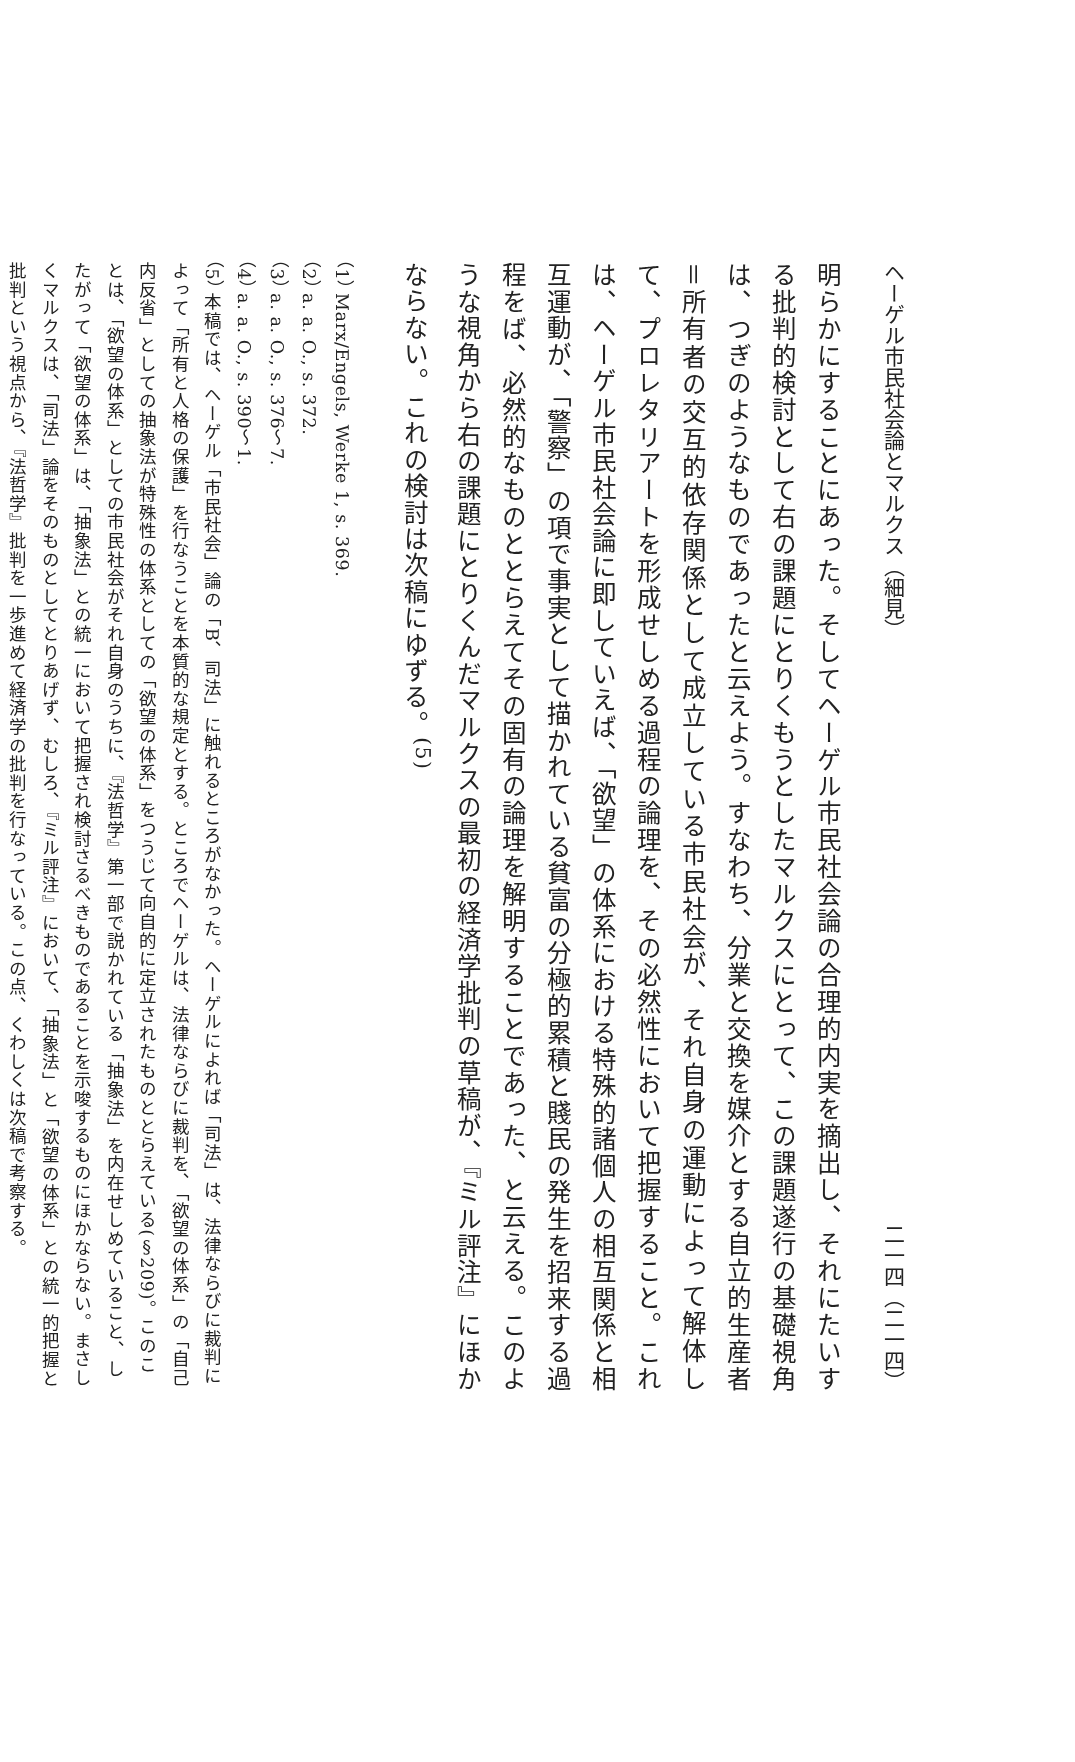ヘーゲル市民社会論とマルクス（細見） 二一四（二一四）
明らかにすることにあった。そしてヘーゲル市民社会論の合理的内実を摘出し、それにたいする批判的検討として右の課題にとりくもうとしたマルクスにとって、この課題遂行の基礎視角は、つぎのようなものであったと云えよう。すなわち、分業と交換を媒介とする自立的生産者＝所有者の交互的依存関係として成立している市民社会が、それ自身の運動によって解体して、プロレタリアートを形成せしめる過程の論理を、その必然性において把握すること。これは、ヘーゲル市民社会論に即していえば、「欲望」の体系における特殊的諸個人の相互関係と相互運動が、「警察」の項で事実として描かれている貧富の分極的累積と賤民の発生を招来する過程をば、必然的なものととらえてその固有の論理を解明することであった、と云える。このような視角から右の課題にとりくんだマルクスの最初の経済学批判の草稿が、『ミル評注』にほかならない。これの検討は次稿にゆずる。<sup>(5)</sup>
（1） Marx/Engels, Werke 1, s. 369.
（2） a. a. O., s. 372.
（3） a. a. O., s. 376〜7.
（4） a. a. O., s. 390〜1.
（5） 本稿では、ヘーゲル「市民社会」論の「B、司法」に触れるところがなかった。ヘーゲルによれば「司法」は、法律ならびに裁判によって「所有と人格の保護」を行なうことを本質的な規定とする。ところでヘーゲルは、法律ならびに裁判を、「欲望の体系」の「自己内反省」としての抽象法が特殊性の体系としての「欲望の体系」をつうじて向自的に定立されたものととらえている(§209)。このことは、「欲望の体系」としての市民社会がそれ自身のうちに、『法哲学』第一部で説かれている「抽象法」を内在せしめていること、したがって「欲望の体系」は、「抽象法」との統一において把握され検討さるべきものであることを示唆するものにほかならない。まさしくマルクスは、「司法」論をそのものとしてとりあげず、むしろ、『ミル評注』において、「抽象法」と「欲望の体系」との統一的把握と批判という視点から、『法哲学』批判を一歩進めて経済学の批判を行なっている。この点、くわしくは次稿で考察する。